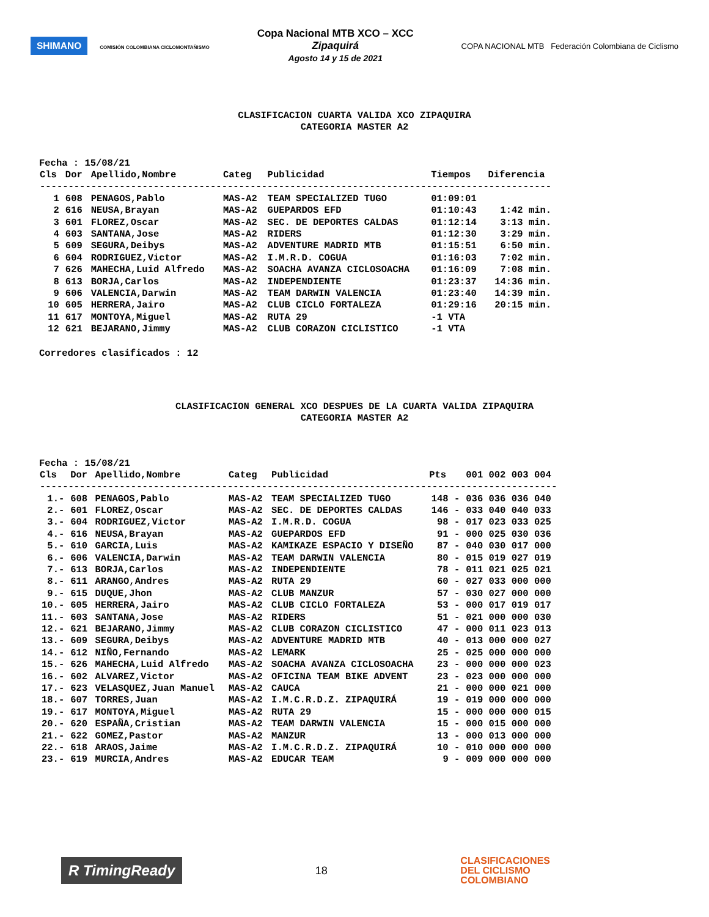SHIMANO COMISIÓN COLOMBIANA CICLOMONTAÑISMO
Copa Nacional MTB XCO – XCC
Zipaquirá
Agosto 14 y 15 de 2021
COPA NACIONAL MTB Federación Colombiana de Ciclismo
CLASIFICACION CUARTA VALIDA XCO ZIPAQUIRA
CATEGORIA MASTER A2
Fecha : 15/08/21
| Cls | Dor | Apellido,Nombre | Categ | Publicidad | Tiempos | Diferencia |
| --- | --- | --- | --- | --- | --- | --- |
| ------------------------------------------------------------------------------------------ | | | | | | |
| 1 | 608 | PENAGOS,Pablo | MAS-A2 | TEAM SPECIALIZED TUGO | 01:09:01 | |
| 2 | 616 | NEUSA,Brayan | MAS-A2 | GUEPARDOS EFD | 01:10:43 | 1:42 min. |
| 3 | 601 | FLOREZ,Oscar | MAS-A2 | SEC. DE DEPORTES CALDAS | 01:12:14 | 3:13 min. |
| 4 | 603 | SANTANA,Jose | MAS-A2 | RIDERS | 01:12:30 | 3:29 min. |
| 5 | 609 | SEGURA,Deibys | MAS-A2 | ADVENTURE MADRID MTB | 01:15:51 | 6:50 min. |
| 6 | 604 | RODRIGUEZ,Victor | MAS-A2 | I.M.R.D. COGUA | 01:16:03 | 7:02 min. |
| 7 | 626 | MAHECHA,Luid Alfredo | MAS-A2 | SOACHA AVANZA CICLOSOACHA | 01:16:09 | 7:08 min. |
| 8 | 613 | BORJA,Carlos | MAS-A2 | INDEPENDIENTE | 01:23:37 | 14:36 min. |
| 9 | 606 | VALENCIA,Darwin | MAS-A2 | TEAM DARWIN VALENCIA | 01:23:40 | 14:39 min. |
| 10 | 605 | HERRERA,Jairo | MAS-A2 | CLUB CICLO FORTALEZA | 01:29:16 | 20:15 min. |
| 11 | 617 | MONTOYA,Miguel | MAS-A2 | RUTA 29 | -1 VTA | |
| 12 | 621 | BEJARANO,Jimmy | MAS-A2 | CLUB CORAZON CICLISTICO | -1 VTA | |
Corredores clasificados : 12
CLASIFICACION GENERAL XCO DESPUES DE LA CUARTA VALIDA ZIPAQUIRA
CATEGORIA MASTER A2
Fecha : 15/08/21
| Cls | Dor | Apellido,Nombre | Categ | Publicidad | Pts | 001 002 003 004 |
| --- | --- | --- | --- | --- | --- | --- |
| ------------------------------------------------------------------------------------------- | | | | | | |
| 1.- | 608 | PENAGOS,Pablo | MAS-A2 | TEAM SPECIALIZED TUGO | 148 - | 036 036 036 040 |
| 2.- | 601 | FLOREZ,Oscar | MAS-A2 | SEC. DE DEPORTES CALDAS | 146 - | 033 040 040 033 |
| 3.- | 604 | RODRIGUEZ,Victor | MAS-A2 | I.M.R.D. COGUA | 98 - | 017 023 033 025 |
| 4.- | 616 | NEUSA,Brayan | MAS-A2 | GUEPARDOS EFD | 91 - | 000 025 030 036 |
| 5.- | 610 | GARCIA,Luis | MAS-A2 | KAMIKAZE ESPACIO Y DISEÑO | 87 - | 040 030 017 000 |
| 6.- | 606 | VALENCIA,Darwin | MAS-A2 | TEAM DARWIN VALENCIA | 80 - | 015 019 027 019 |
| 7.- | 613 | BORJA,Carlos | MAS-A2 | INDEPENDIENTE | 78 - | 011 021 025 021 |
| 8.- | 611 | ARANGO,Andres | MAS-A2 | RUTA 29 | 60 - | 027 033 000 000 |
| 9.- | 615 | DUQUE,Jhon | MAS-A2 | CLUB MANZUR | 57 - | 030 027 000 000 |
| 10.- | 605 | HERRERA,Jairo | MAS-A2 | CLUB CICLO FORTALEZA | 53 - | 000 017 019 017 |
| 11.- | 603 | SANTANA,Jose | MAS-A2 | RIDERS | 51 - | 021 000 000 030 |
| 12.- | 621 | BEJARANO,Jimmy | MAS-A2 | CLUB CORAZON CICLISTICO | 47 - | 000 011 023 013 |
| 13.- | 609 | SEGURA,Deibys | MAS-A2 | ADVENTURE MADRID MTB | 40 - | 013 000 000 027 |
| 14.- | 612 | NIÑO,Fernando | MAS-A2 | LEMARK | 25 - | 025 000 000 000 |
| 15.- | 626 | MAHECHA,Luid Alfredo | MAS-A2 | SOACHA AVANZA CICLOSOACHA | 23 - | 000 000 000 023 |
| 16.- | 602 | ALVAREZ,Victor | MAS-A2 | OFICINA TEAM BIKE ADVENT | 23 - | 023 000 000 000 |
| 17.- | 623 | VELASQUEZ,Juan Manuel | MAS-A2 | CAUCA | 21 - | 000 000 021 000 |
| 18.- | 607 | TORRES,Juan | MAS-A2 | I.M.C.R.D.Z. ZIPAQUIRÁ | 19 - | 019 000 000 000 |
| 19.- | 617 | MONTOYA,Miguel | MAS-A2 | RUTA 29 | 15 - | 000 000 000 015 |
| 20.- | 620 | ESPAÑA,Cristian | MAS-A2 | TEAM DARWIN VALENCIA | 15 - | 000 015 000 000 |
| 21.- | 622 | GOMEZ,Pastor | MAS-A2 | MANZUR | 13 - | 000 013 000 000 |
| 22.- | 618 | ARAOS,Jaime | MAS-A2 | I.M.C.R.D.Z. ZIPAQUIRÁ | 10 - | 010 000 000 000 |
| 23.- | 619 | MURCIA,Andres | MAS-A2 | EDUCAR TEAM | 9 - | 009 000 000 000 |
R TimingReady
18
CLASIFICACIONES
DEL CICLISMO
COLOMBIANO